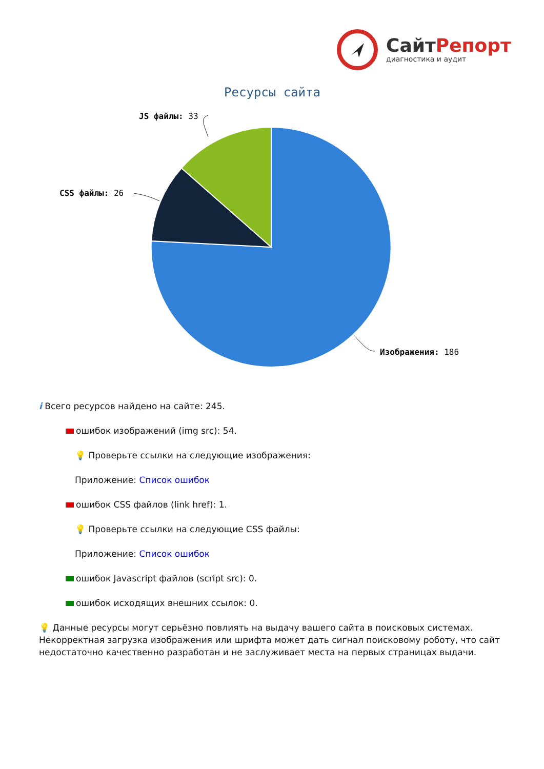СайтРепорт
диагностика и аудит
Ресурсы сайта
JS файлы: 33
CSS файлы: 26
Изображения: 186
i Всего ресурсов найдено на сайте: 245.
ошибок изображений (img src): 54.
💡 Проверьте ссылки на следующие изображения:
Приложение: Список ошибок
ошибок CSS файлов (link href): 1.
💡 Проверьте ссылки на следующие CSS файлы:
Приложение: Список ошибок
ошибок Javascript файлов (script src): 0.
ошибок исходящих внешних ссылок: 0.
💡 Данные ресурсы могут серьёзно повлиять на выдачу вашего сайта в поисковых системах. Некорректная загрузка изображения или шрифта может дать сигнал поисковому роботу, что сайт недостаточно качественно разработан и не заслуживает места на первых страницах выдачи.